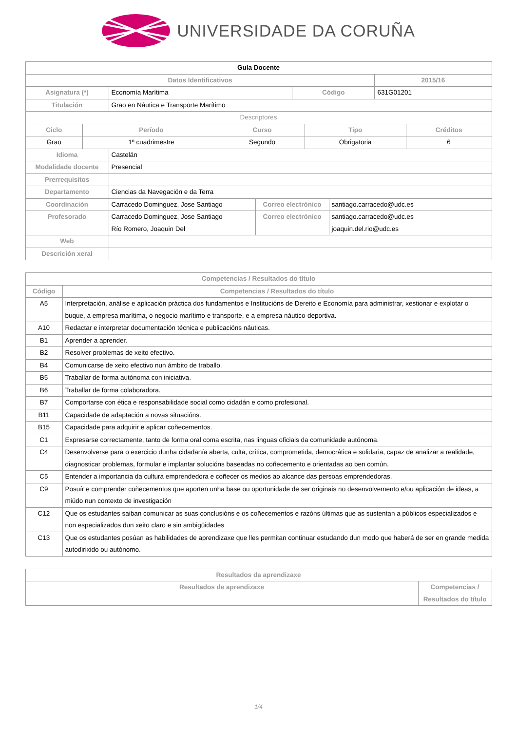UNIVERSIDADE DA CORUÑA
| Guía Docente | | | |
| --- | --- | --- | --- |
| Datos Identificativos | | | 2015/16 |
| Asignatura (*) | Economía Marítima | Código | 631G01201 |
| Titulación | Grao en Náutica e Transporte Marítimo | | |
| Descriptores | | | |
| Ciclo | Período | Curso | Tipo | Créditos |
| --- | --- | --- | --- | --- |
| Grao | 1º cuadrimestre | Segundo | Obrigatoria | 6 |
| Idioma | Castelán | | |
| Modalidade docente | Presencial | | |
| Prerrequisitos | | | |
| Departamento | Ciencias da Navegación e da Terra | | |
| Coordinación | Carracedo Dominguez, Jose Santiago | Correo electrónico | santiago.carracedo@udc.es |
| Profesorado | Carracedo Dominguez, Jose Santiago Río Romero, Joaquin Del | Correo electrónico | santiago.carracedo@udc.es joaquin.del.rio@udc.es |
| Web | | | |
| Descrición xeral | | | |
| Competencias / Resultados do título | |
| --- | --- |
| Código | Competencias / Resultados do título |
| A5 | Interpretación, análise e aplicación práctica dos fundamentos e Institucións de Dereito e Economía para administrar, xestionar e explotar o buque, a empresa marítima, o negocio marítimo e transporte, e a empresa náutico-deportiva. |
| A10 | Redactar e interpretar documentación técnica e publicacións náuticas. |
| B1 | Aprender a aprender. |
| B2 | Resolver problemas de xeito efectivo. |
| B4 | Comunicarse de xeito efectivo nun ámbito de traballo. |
| B5 | Traballar de forma autónoma con iniciativa. |
| B6 | Traballar de forma colaboradora. |
| B7 | Comportarse con ética e responsabilidade social como cidadán e como profesional. |
| B11 | Capacidade de adaptación a novas situacións. |
| B15 | Capacidade para adquirir e aplicar coñecementos. |
| C1 | Expresarse correctamente, tanto de forma oral coma escrita, nas linguas oficiais da comunidade autónoma. |
| C4 | Desenvolverse para o exercicio dunha cidadanía aberta, culta, crítica, comprometida, democrática e solidaria, capaz de analizar a realidade, diagnosticar problemas, formular e implantar solucións baseadas no coñecemento e orientadas ao ben común. |
| C5 | Entender a importancia da cultura emprendedora e coñecer os medios ao alcance das persoas emprendedoras. |
| C9 | Posuír e comprender coñecementos que aporten unha base ou oportunidade de ser originais no desenvolvemento e/ou aplicación de ideas, a miúdo nun contexto de investigación |
| C12 | Que os estudantes saiban comunicar as suas conclusións e os coñecementos e razóns últimas que as sustentan a públicos especializados e non especializados dun xeito claro e sin ambigüidades |
| C13 | Que os estudantes posúan as habilidades de aprendizaxe que lles permitan continuar estudando dun modo que haberá de ser en grande medida autodirixido ou autónomo. |
| Resultados da aprendizaxe | |
| --- | --- |
| Resultados de aprendizaxe | Competencias / Resultados do título |
1/4